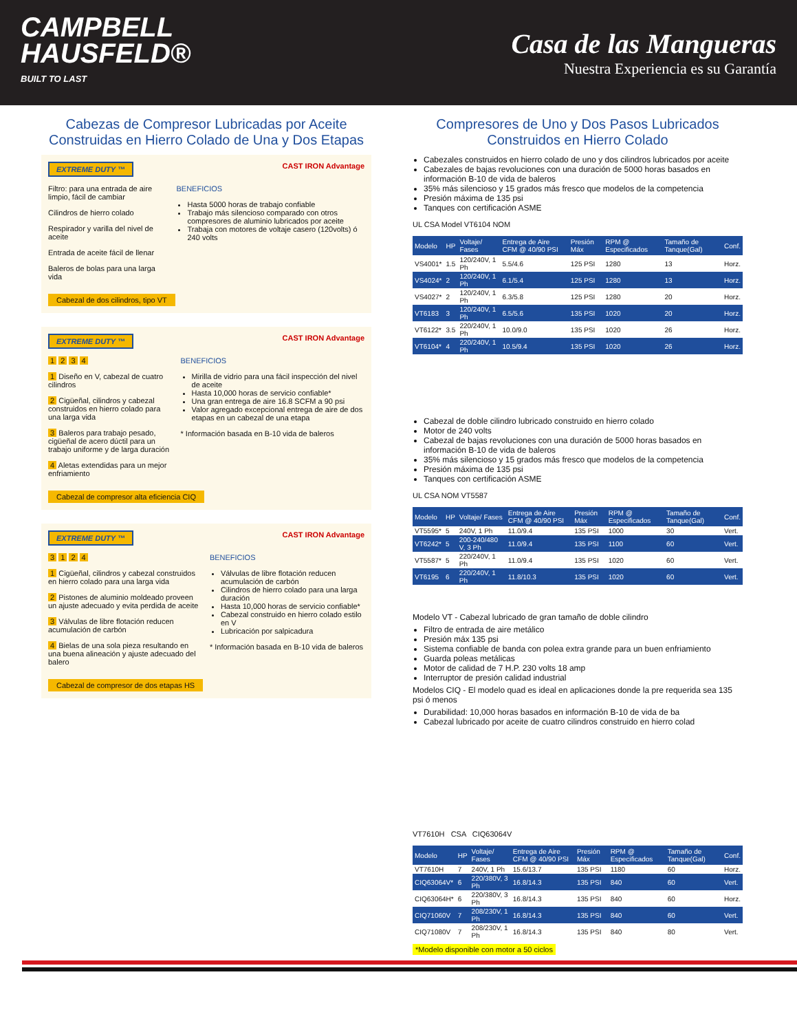CAMPBELL
HAUSFELD®
BUILT TO LAST
Casa de las Mangueras
Nuestra Experiencia es su Garantía
Cabezas de Compresor Lubricadas por Aceite Construidas en Hierro Colado de Una y Dos Etapas
EXTREME DUTY ™ CAST IRON Advantage
Filtro: para una entrada de aire limpio, fácil de cambiar
Cilindros de hierro colado
Respirador y varilla del nivel de aceite
Entrada de aceite fácil de llenar
Baleros de bolas para una larga vida
BENEFICIOS
Hasta 5000 horas de trabajo confiable
Trabajo más silencioso comparado con otros compresores de aluminio lubricados por aceite
Trabaja con motores de voltaje casero (120volts) ó 240 volts
Cabezal de dos cilindros, tipo VT
EXTREME DUTY ™ CAST IRON Advantage
1 2 3 4
1 Diseño en V, cabezal de cuatro cilindros
2 Cigüeñal, cilindros y cabezal construidos en hierro colado para una larga vida
3 Baleros para trabajo pesado, cigüeñal de acero dúctil para un trabajo uniforme y de larga duración
4 Aletas extendidas para un mejor enfriamiento
BENEFICIOS
Mirilla de vidrio para una fácil inspección del nivel de aceite
Hasta 10,000 horas de servicio confiable*
Una gran entrega de aire 16.8 SCFM a 90 psi
Valor agregado excepcional entrega de aire de dos etapas en un cabezal de una etapa
* Información basada en B-10 vida de baleros
Cabezal de compresor alta eficiencia CIQ
EXTREME DUTY ™ CAST IRON Advantage
3 1 2 4
1 Cigüeñal, cilindros y cabezal construidos en hierro colado para una larga vida
2 Pistones de aluminio moldeado proveen un ajuste adecuado y evita perdida de aceite
3 Válvulas de libre flotación reducen acumulación de carbón
4 Bielas de una sola pieza resultando en una buena alineación y ajuste adecuado del balero
BENEFICIOS
Válvulas de libre flotación reducen acumulación de carbón
Cilindros de hierro colado para una larga duración
Hasta 10,000 horas de servicio confiable*
Cabezal construido en hierro colado estilo en V
Lubricación por salpicadura
* Información basada en B-10 vida de baleros
Cabezal de compresor de dos etapas HS
Compresores de Uno y Dos Pasos Lubricados Construidos en Hierro Colado
Cabezales construidos en hierro colado de uno y dos cilindros lubricados por aceite
Cabezales de bajas revoluciones con una duración de 5000 horas basados en información B-10 de vida de baleros
35% más silencioso y 15 grados más fresco que modelos de la competencia
Presión máxima de 135 psi
Tanques con certificación ASME
UL CSA Model VT6104 NOM
| Modelo | HP | Voltaje/ Fases | Entrega de Aire CFM @ 40/90 PSI | Presión Máx | RPM @ Especificados | Tamaño de Tanque(Gal) | Conf. |
| --- | --- | --- | --- | --- | --- | --- | --- |
| VS4001* | 1.5 | 120/240V, 1 Ph | 5.5/4.6 | 125 PSI | 1280 | 13 | Horz. |
| VS4024* | 2 | 120/240V, 1 Ph | 6.1/5.4 | 125 PSI | 1280 | 13 | Horz. |
| VS4027* | 2 | 120/240V, 1 Ph | 6.3/5.8 | 125 PSI | 1280 | 20 | Horz. |
| VT6183 | 3 | 120/240V, 1 Ph | 6.5/5.6 | 135 PSI | 1020 | 20 | Horz. |
| VT6122* | 3.5 | 220/240V, 1 Ph | 10.0/9.0 | 135 PSI | 1020 | 26 | Horz. |
| VT6104* | 4 | 220/240V, 1 Ph | 10.5/9.4 | 135 PSI | 1020 | 26 | Horz. |
Cabezal de doble cilindro lubricado construido en hierro colado
Motor de 240 volts
Cabezal de bajas revoluciones con una duración de 5000 horas basados en información B-10 de vida de baleros
35% más silencioso y 15 grados más fresco que modelos de la competencia
Presión máxima de 135 psi
Tanques con certificación ASME
UL CSA NOM VT5587
| Modelo | HP | Voltaje/ Fases | Entrega de Aire CFM @ 40/90 PSI | Presión Máx | RPM @ Especificados | Tamaño de Tanque(Gal) | Conf. |
| --- | --- | --- | --- | --- | --- | --- | --- |
| VT5595* | 5 | 240V, 1 Ph | 11.0/9.4 | 135 PSI | 1000 | 30 | Vert. |
| VT6242* | 5 | 200-240/480 V, 3 Ph | 11.0/9.4 | 135 PSI | 1100 | 60 | Vert. |
| VT5587* | 5 | 220/240V, 1 Ph | 11.0/9.4 | 135 PSI | 1020 | 60 | Vert. |
| VT6195 | 6 | 220/240V, 1 Ph | 11.8/10.3 | 135 PSI | 1020 | 60 | Vert. |
Modelo VT - Cabezal lubricado de gran tamaño de doble cilindro
Filtro de entrada de aire metálico
Presión máx 135 psi
Sistema confiable de banda con polea extra grande para un buen enfriamiento
Guarda poleas metálicas
Motor de calidad de 7 H.P. 230 volts 18 amp
Interruptor de presión calidad industrial
Modelos CIQ - El modelo quad es ideal en aplicaciones donde la pre requerida sea 135 psi ó menos
Durabilidad: 10,000 horas basados en información B-10 de vida de ba
Cabezal lubricado por aceite de cuatro cilindros construido en hierro colad
VT7610H CSA CIQ63064V
| Modelo | HP | Voltaje/ Fases | Entrega de Aire CFM @ 40/90 PSI | Presión Máx | RPM @ Especificados | Tamaño de Tanque(Gal) | Conf. |
| --- | --- | --- | --- | --- | --- | --- | --- |
| VT7610H | 7 | 240V, 1 Ph | 15.6/13.7 | 135 PSI | 1180 | 60 | Horz. |
| CIQ63064V* | 6 | 220/380V, 3 Ph | 16.8/14.3 | 135 PSI | 840 | 60 | Vert. |
| CIQ63064H* | 6 | 220/380V, 3 Ph | 16.8/14.3 | 135 PSI | 840 | 60 | Horz. |
| CIQ71060V | 7 | 208/230V, 1 Ph | 16.8/14.3 | 135 PSI | 840 | 60 | Vert. |
| CIQ71080V | 7 | 208/230V, 1 Ph | 16.8/14.3 | 135 PSI | 840 | 80 | Vert. |
*Modelo disponible con motor a 50 ciclos